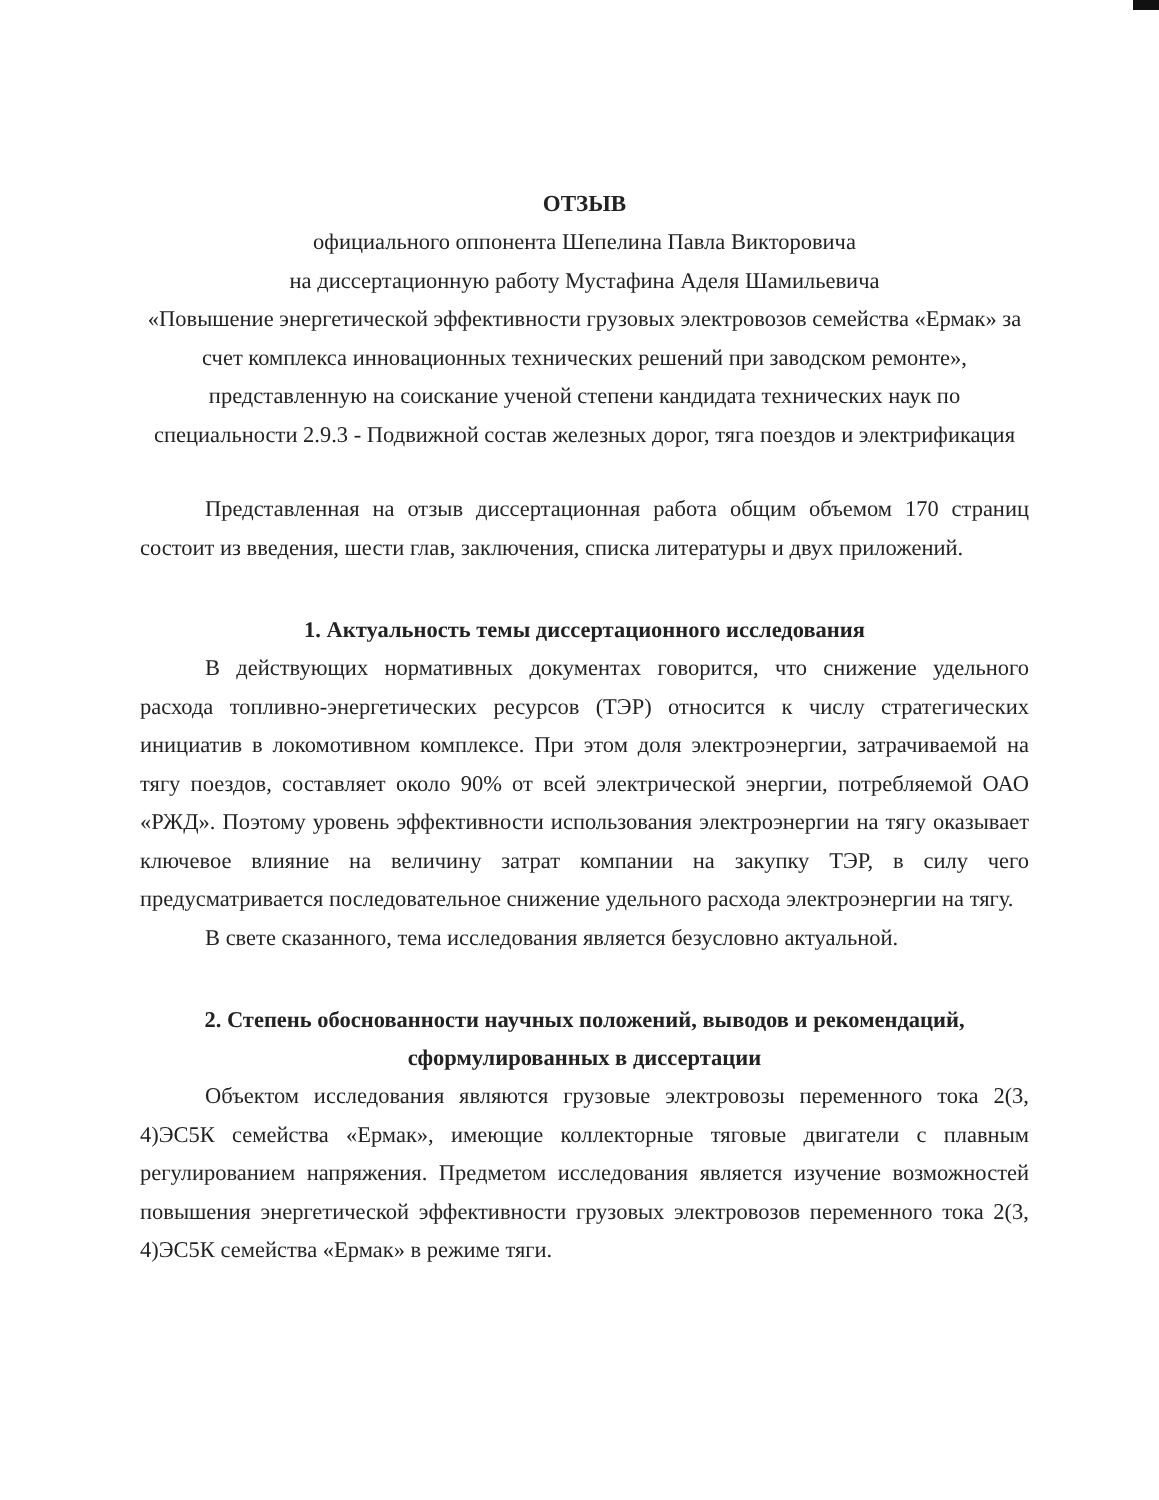ОТЗЫВ
официального оппонента Шепелина Павла Викторовича
на диссертационную работу Мустафина Аделя Шамильевича
«Повышение энергетической эффективности грузовых электровозов семейства «Ермак» за счет комплекса инновационных технических решений при заводском ремонте», представленную на соискание ученой степени кандидата технических наук по специальности 2.9.3 - Подвижной состав железных дорог, тяга поездов и электрификация
Представленная на отзыв диссертационная работа общим объемом 170 страниц состоит из введения, шести глав, заключения, списка литературы и двух приложений.
1. Актуальность темы диссертационного исследования
В действующих нормативных документах говорится, что снижение удельного расхода топливно-энергетических ресурсов (ТЭР) относится к числу стратегических инициатив в локомотивном комплексе. При этом доля электроэнергии, затрачиваемой на тягу поездов, составляет около 90% от всей электрической энергии, потребляемой ОАО «РЖД». Поэтому уровень эффективности использования электроэнергии на тягу оказывает ключевое влияние на величину затрат компании на закупку ТЭР, в силу чего предусматривается последовательное снижение удельного расхода электроэнергии на тягу.
В свете сказанного, тема исследования является безусловно актуальной.
2. Степень обоснованности научных положений, выводов и рекомендаций, сформулированных в диссертации
Объектом исследования являются грузовые электровозы переменного тока 2(3, 4)ЭС5К семейства «Ермак», имеющие коллекторные тяговые двигатели с плавным регулированием напряжения. Предметом исследования является изучение возможностей повышения энергетической эффективности грузовых электровозов переменного тока 2(3, 4)ЭС5К семейства «Ермак» в режиме тяги.